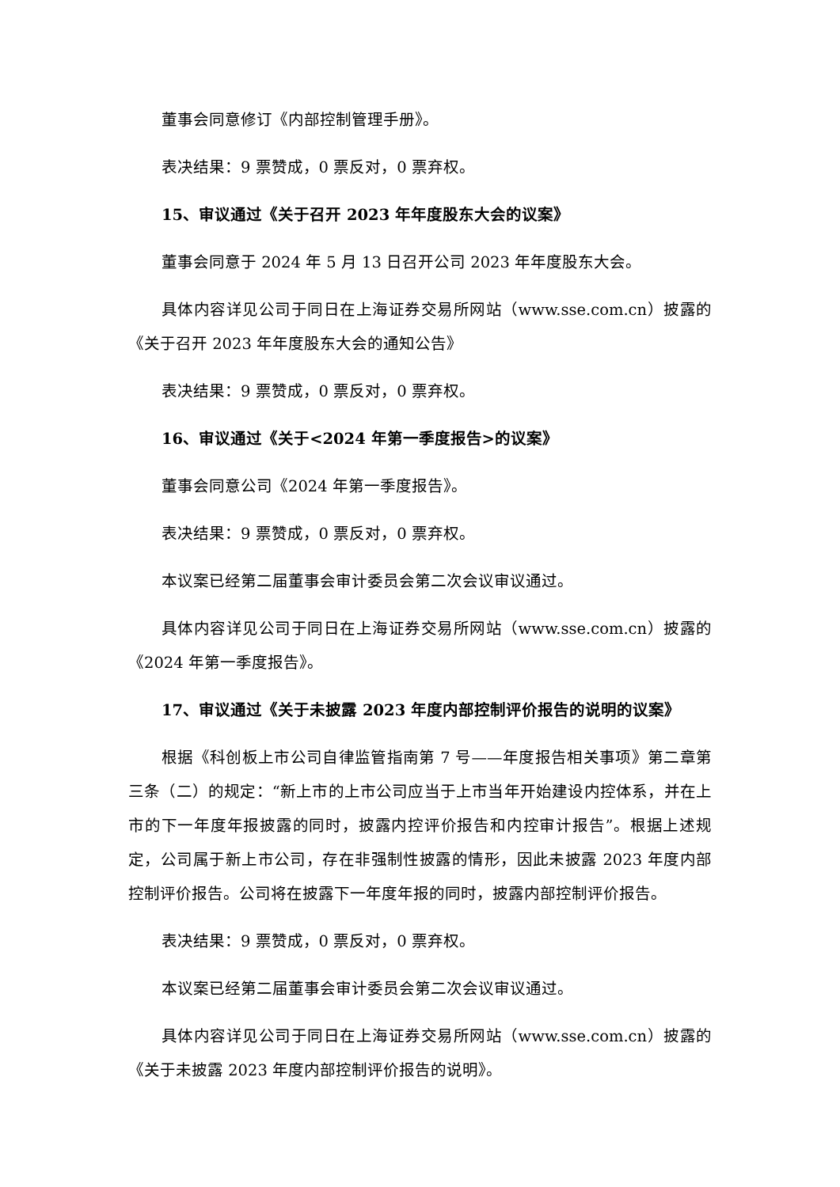董事会同意修订《内部控制管理手册》。
表决结果：9 票赞成，0 票反对，0 票弃权。
15、审议通过《关于召开 2023 年年度股东大会的议案》
董事会同意于 2024 年 5 月 13 日召开公司 2023 年年度股东大会。
具体内容详见公司于同日在上海证券交易所网站（www.sse.com.cn）披露的《关于召开 2023 年年度股东大会的通知公告》
表决结果：9 票赞成，0 票反对，0 票弃权。
16、审议通过《关于<2024 年第一季度报告>的议案》
董事会同意公司《2024 年第一季度报告》。
表决结果：9 票赞成，0 票反对，0 票弃权。
本议案已经第二届董事会审计委员会第二次会议审议通过。
具体内容详见公司于同日在上海证券交易所网站（www.sse.com.cn）披露的《2024 年第一季度报告》。
17、审议通过《关于未披露 2023 年度内部控制评价报告的说明的议案》
根据《科创板上市公司自律监管指南第 7 号——年度报告相关事项》第二章第三条（二）的规定：“新上市的上市公司应当于上市当年开始建设内控体系，并在上市的下一年度年报披露的同时，披露内控评价报告和内控审计报告”。根据上述规定，公司属于新上市公司，存在非强制性披露的情形，因此未披露 2023 年度内部控制评价报告。公司将在披露下一年度年报的同时，披露内部控制评价报告。
表决结果：9 票赞成，0 票反对，0 票弃权。
本议案已经第二届董事会审计委员会第二次会议审议通过。
具体内容详见公司于同日在上海证券交易所网站（www.sse.com.cn）披露的《关于未披露 2023 年度内部控制评价报告的说明》。